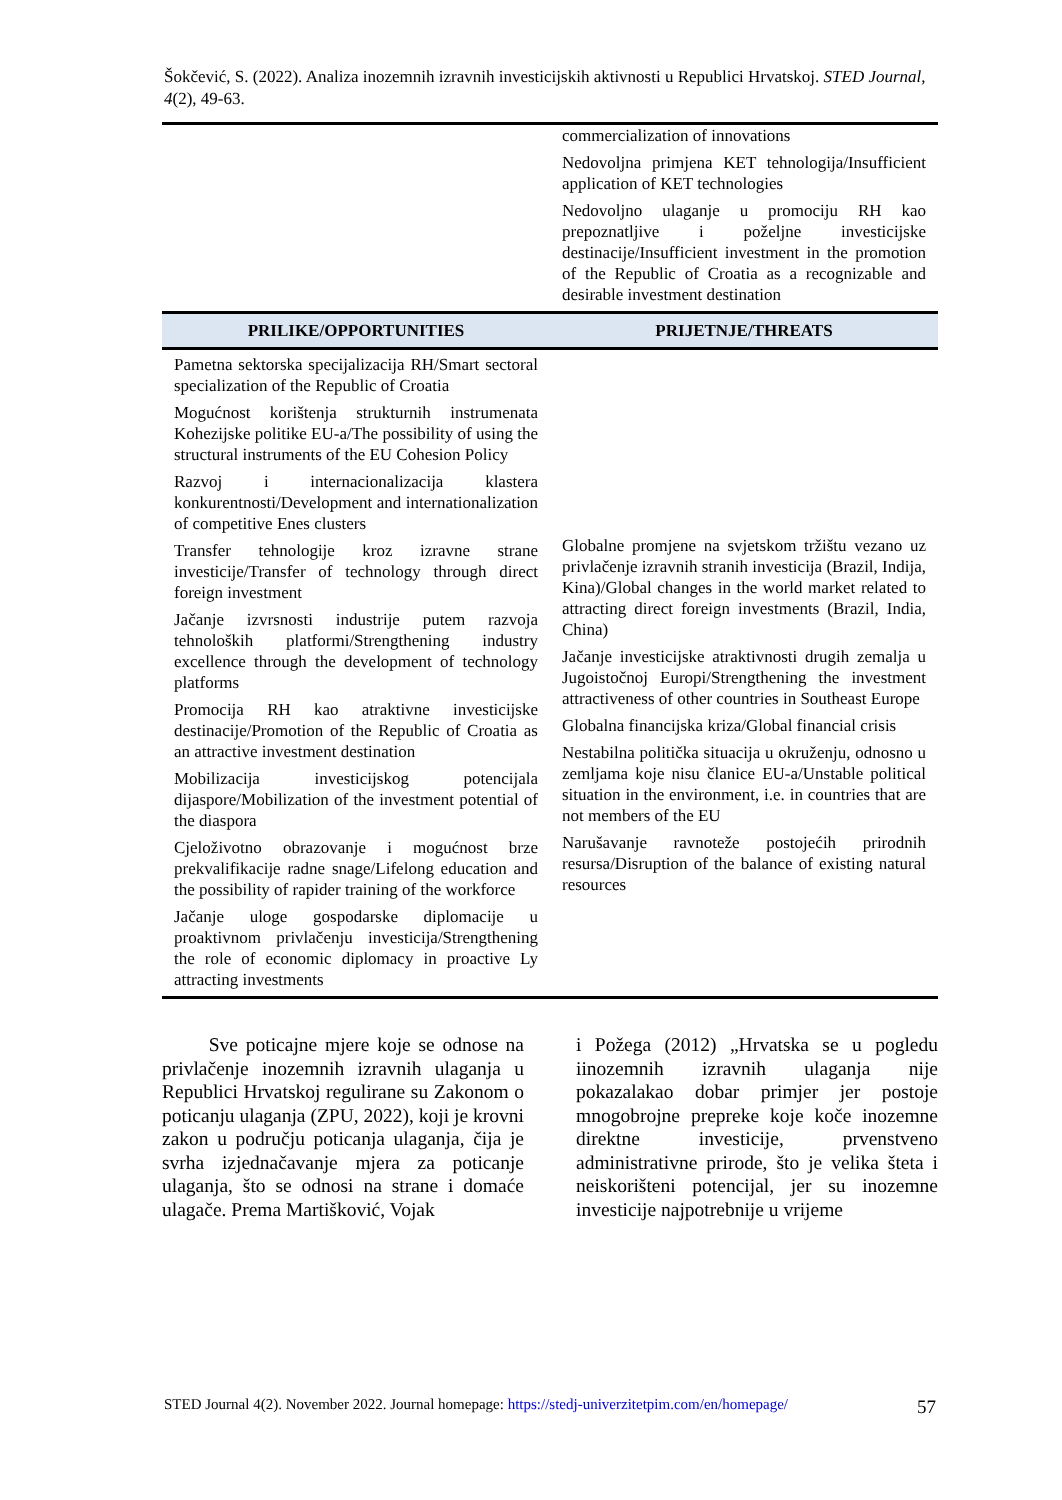Šokčević, S. (2022). Analiza inozemnih izravnih investicijskih aktivnosti u Republici Hrvatskoj. STED Journal, 4(2), 49-63.
| | commercialization of innovations Nedovoljna primjena KET tehnologija/Insufficient application of KET technologies Nedovoljno ulaganje u promociju RH kao prepoznatljive i poželjne investicijske destinacije/Insufficient investment in the promotion of the Republic of Croatia as a recognizable and desirable investment destination |
| PRILIKE/OPPORTUNITIES | PRIJETNJE/THREATS |
| Pametna sektorska specijalizacija RH/Smart sectoral specialization of the Republic of Croatia Mogućnost korištenja strukturnih instrumenata Kohezijske politike EU-a/The possibility of using the structural instruments of the EU Cohesion Policy Razvoj i internacionalizacija klastera konkurentnosti/Development and internationalization of competitive Enes clusters Transfer tehnologije kroz izravne strane investicije/Transfer of technology through direct foreign investment Jačanje izvrsnosti industrije putem razvoja tehnoloških platformi/Strengthening industry excellence through the development of technology platforms Promocija RH kao atraktivne investicijske destinacije/Promotion of the Republic of Croatia as an attractive investment destination Mobilizacija investicijskog potencijala dijaspore/Mobilization of the investment potential of the diaspora Cjeloživotno obrazovanje i mogućnost brze prekvalifikacije radne snage/Lifelong education and the possibility of rapider training of the workforce Jačanje uloge gospodarske diplomacije u proaktivnom privlačenju investicija/Strengthening the role of economic diplomacy in proactive Ly attracting investments | Globalne promjene na svjetskom tržištu vezano uz privlačenje izravnih stranih investicija (Brazil, Indija, Kina)/Global changes in the world market related to attracting direct foreign investments (Brazil, India, China) Jačanje investicijske atraktivnosti drugih zemalja u Jugoistočnoj Europi/Strengthening the investment attractiveness of other countries in Southeast Europe Globalna financijska kriza/Global financial crisis Nestabilna politička situacija u okruženju, odnosno u zemljama koje nisu članice EU-a/Unstable political situation in the environment, i.e. in countries that are not members of the EU Narušavanje ravnoteže postojećih prirodnih resursa/Disruption of the balance of existing natural resources |
Sve poticajne mjere koje se odnose na privlačenje inozemnih izravnih ulaganja u Republici Hrvatskoj regulirane su Zakonom o poticanju ulaganja (ZPU, 2022), koji je krovni zakon u području poticanja ulaganja, čija je svrha izjednačavanje mjera za poticanje ulaganja, što se odnosi na strane i domaće ulagače. Prema Martišković, Vojak
i Požega (2012) „Hrvatska se u pogledu iinozemnih izravnih ulaganja nije pokazalakao dobar primjer jer postoje mnogobrojne prepreke koje koče inozemne direktne investicije, prvenstveno administrativne prirode, što je velika šteta i neiskorišteni potencijal, jer su inozemne investicije najpotrebnije u vrijeme
STED Journal 4(2). November 2022. Journal homepage: https://stedj-univerzitetpim.com/en/homepage/ 57